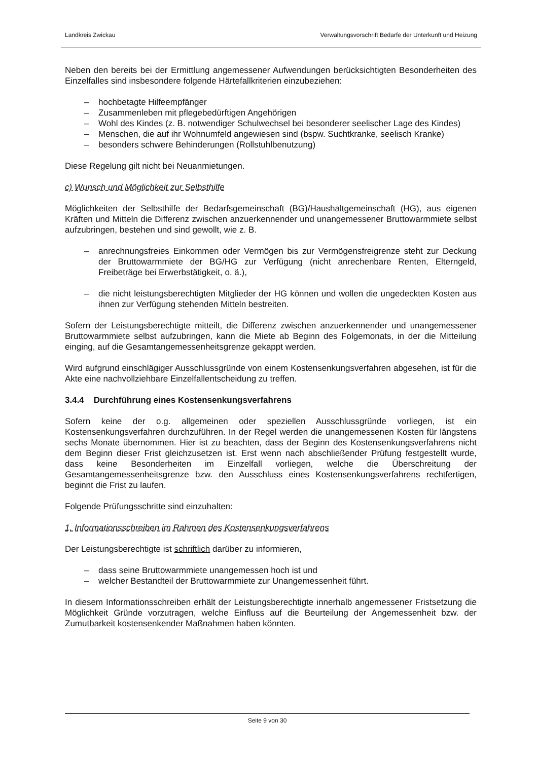Landkreis Zwickau Verwaltungsvorschrift Bedarfe der Unterkunft und Heizung
Neben den bereits bei der Ermittlung angemessener Aufwendungen berücksichtigten Besonderheiten des Einzelfalles sind insbesondere folgende Härtefallkriterien einzubeziehen:
– hochbetagte Hilfeempfänger
– Zusammenleben mit pflegebedürftigen Angehörigen
– Wohl des Kindes (z. B. notwendiger Schulwechsel bei besonderer seelischer Lage des Kindes)
– Menschen, die auf ihr Wohnumfeld angewiesen sind (bspw. Suchtkranke, seelisch Kranke)
– besonders schwere Behinderungen (Rollstuhlbenutzung)
Diese Regelung gilt nicht bei Neuanmietungen.
c) Wunsch und Möglichkeit zur Selbsthilfe
Möglichkeiten der Selbsthilfe der Bedarfsgemeinschaft (BG)/Haushaltgemeinschaft (HG), aus eigenen Kräften und Mitteln die Differenz zwischen anzuerkennender und unangemessener Bruttowarmmiete selbst aufzubringen, bestehen und sind gewollt, wie z. B.
– anrechnungsfreies Einkommen oder Vermögen bis zur Vermögensfreigrenze steht zur Deckung der Bruttowarmmiete der BG/HG zur Verfügung (nicht anrechenbare Renten, Elterngeld, Freibeträge bei Erwerbstätigkeit, o. ä.),
– die nicht leistungsberechtigten Mitglieder der HG können und wollen die ungedeckten Kosten aus ihnen zur Verfügung stehenden Mitteln bestreiten.
Sofern der Leistungsberechtigte mitteilt, die Differenz zwischen anzuerkennender und unangemessener Bruttowarmmiete selbst aufzubringen, kann die Miete ab Beginn des Folgemonats, in der die Mitteilung einging, auf die Gesamtangemessenheitsgrenze gekappt werden.
Wird aufgrund einschlägiger Ausschlussgründe von einem Kostensenkungsverfahren abgesehen, ist für die Akte eine nachvollziehbare Einzelfallentscheidung zu treffen.
3.4.4 Durchführung eines Kostensenkungsverfahrens
Sofern keine der o.g. allgemeinen oder speziellen Ausschlussgründe vorliegen, ist ein Kostensenkungsverfahren durchzuführen. In der Regel werden die unangemessenen Kosten für längstens sechs Monate übernommen. Hier ist zu beachten, dass der Beginn des Kostensenkungsverfahrens nicht dem Beginn dieser Frist gleichzusetzen ist. Erst wenn nach abschließender Prüfung festgestellt wurde, dass keine Besonderheiten im Einzelfall vorliegen, welche die Überschreitung der Gesamtangemessenheitsgrenze bzw. den Ausschluss eines Kostensenkungsverfahrens rechtfertigen, beginnt die Frist zu laufen.
Folgende Prüfungsschritte sind einzuhalten:
1. Informationsschreiben im Rahmen des Kostensenkungsverfahrens
Der Leistungsberechtigte ist schriftlich darüber zu informieren,
– dass seine Bruttowarmmiete unangemessen hoch ist und
– welcher Bestandteil der Bruttowarmmiete zur Unangemessenheit führt.
In diesem Informationsschreiben erhält der Leistungsberechtigte innerhalb angemessener Fristsetzung die Möglichkeit Gründe vorzutragen, welche Einfluss auf die Beurteilung der Angemessenheit bzw. der Zumutbarkeit kostensenkender Maßnahmen haben könnten.
Seite 9 von 30